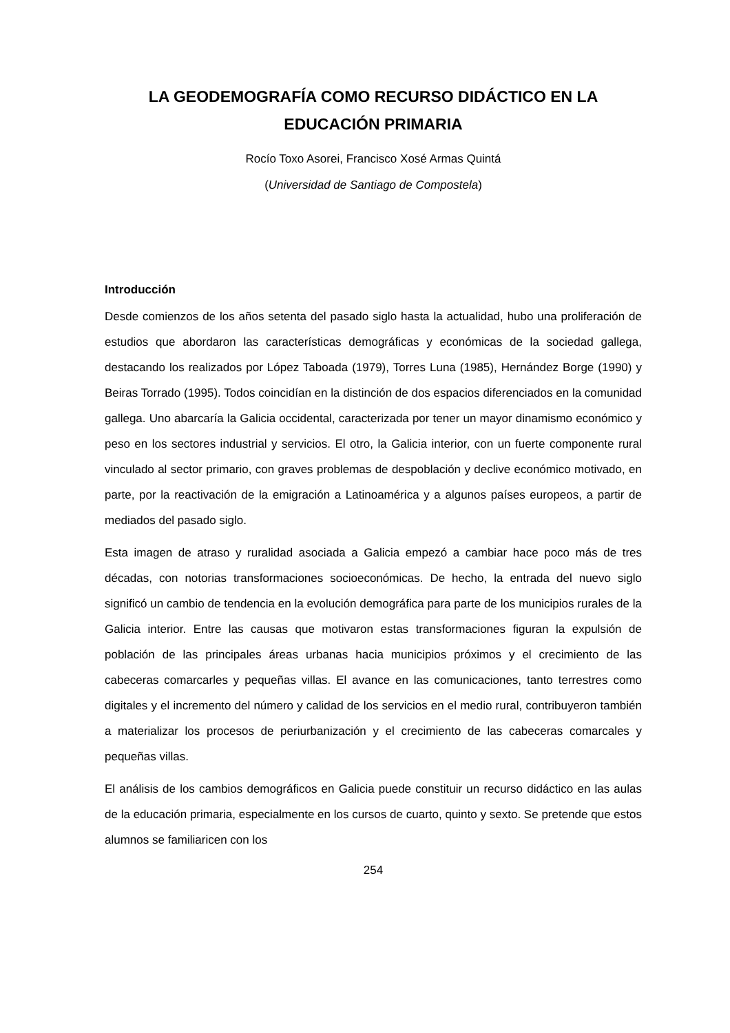LA GEODEMOGRAFÍA COMO RECURSO DIDÁCTICO EN LA EDUCACIÓN PRIMARIA
Rocío Toxo Asorei, Francisco Xosé Armas Quintá
(Universidad de Santiago de Compostela)
Introducción
Desde comienzos de los años setenta del pasado siglo hasta la actualidad, hubo una proliferación de estudios que abordaron las características demográficas y económicas de la sociedad gallega, destacando los realizados por López Taboada (1979), Torres Luna (1985), Hernández Borge (1990) y Beiras Torrado (1995). Todos coincidían en la distinción de dos espacios diferenciados en la comunidad gallega. Uno abarcaría la Galicia occidental, caracterizada por tener un mayor dinamismo económico y peso en los sectores industrial y servicios. El otro, la Galicia interior, con un fuerte componente rural vinculado al sector primario, con graves problemas de despoblación y declive económico motivado, en parte, por la reactivación de la emigración a Latinoamérica y a algunos países europeos, a partir de mediados del pasado siglo.
Esta imagen de atraso y ruralidad asociada a Galicia empezó a cambiar hace poco más de tres décadas, con notorias transformaciones socioeconómicas. De hecho, la entrada del nuevo siglo significó un cambio de tendencia en la evolución demográfica para parte de los municipios rurales de la Galicia interior. Entre las causas que motivaron estas transformaciones figuran la expulsión de población de las principales áreas urbanas hacia municipios próximos y el crecimiento de las cabeceras comarcarles y pequeñas villas. El avance en las comunicaciones, tanto terrestres como digitales y el incremento del número y calidad de los servicios en el medio rural, contribuyeron también a materializar los procesos de periurbanización y el crecimiento de las cabeceras comarcales y pequeñas villas.
El análisis de los cambios demográficos en Galicia puede constituir un recurso didáctico en las aulas de la educación primaria, especialmente en los cursos de cuarto, quinto y sexto. Se pretende que estos alumnos se familiaricen con los
254